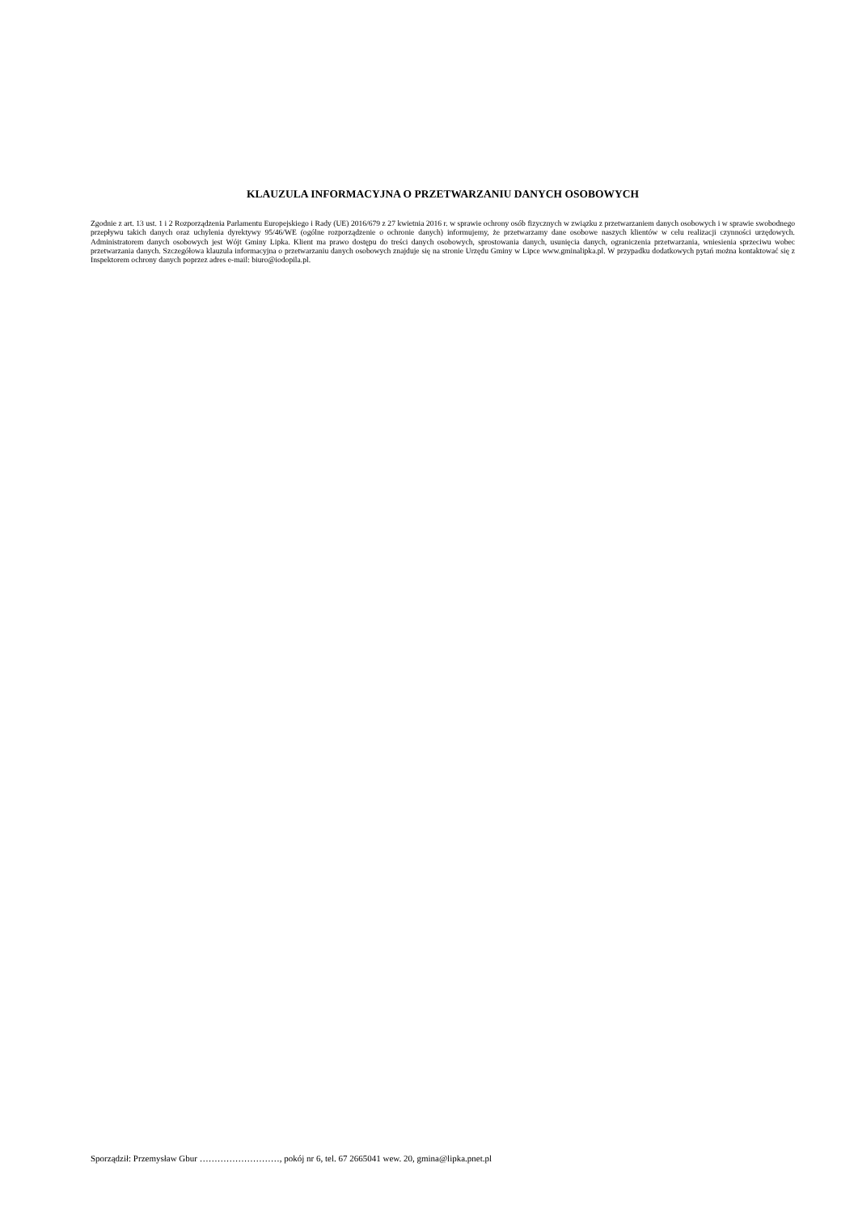KLAUZULA INFORMACYJNA O PRZETWARZANIU DANYCH OSOBOWYCH
Zgodnie z art. 13 ust. 1 i 2 Rozporządzenia Parlamentu Europejskiego i Rady (UE) 2016/679 z 27 kwietnia 2016 r. w sprawie ochrony osób fizycznych w związku z przetwarzaniem danych osobowych i w sprawie swobodnego przepływu takich danych oraz uchylenia dyrektywy 95/46/WE (ogólne rozporządzenie o ochronie danych) informujemy, że przetwarzamy dane osobowe naszych klientów w celu realizacji czynności urzędowych. Administratorem danych osobowych jest Wójt Gminy Lipka. Klient ma prawo dostępu do treści danych osobowych, sprostowania danych, usunięcia danych, ograniczenia przetwarzania, wniesienia sprzeciwu wobec przetwarzania danych. Szczegółowa klauzula informacyjna o przetwarzaniu danych osobowych znajduje się na stronie Urzędu Gminy w Lipce www.gminalipka.pl. W przypadku dodatkowych pytań można kontaktować się z Inspektorem ochrony danych poprzez adres e-mail: biuro@iodopila.pl.
Sporządził: Przemysław Gbur ………………………, pokój nr 6, tel. 67 2665041 wew. 20, gmina@lipka.pnet.pl